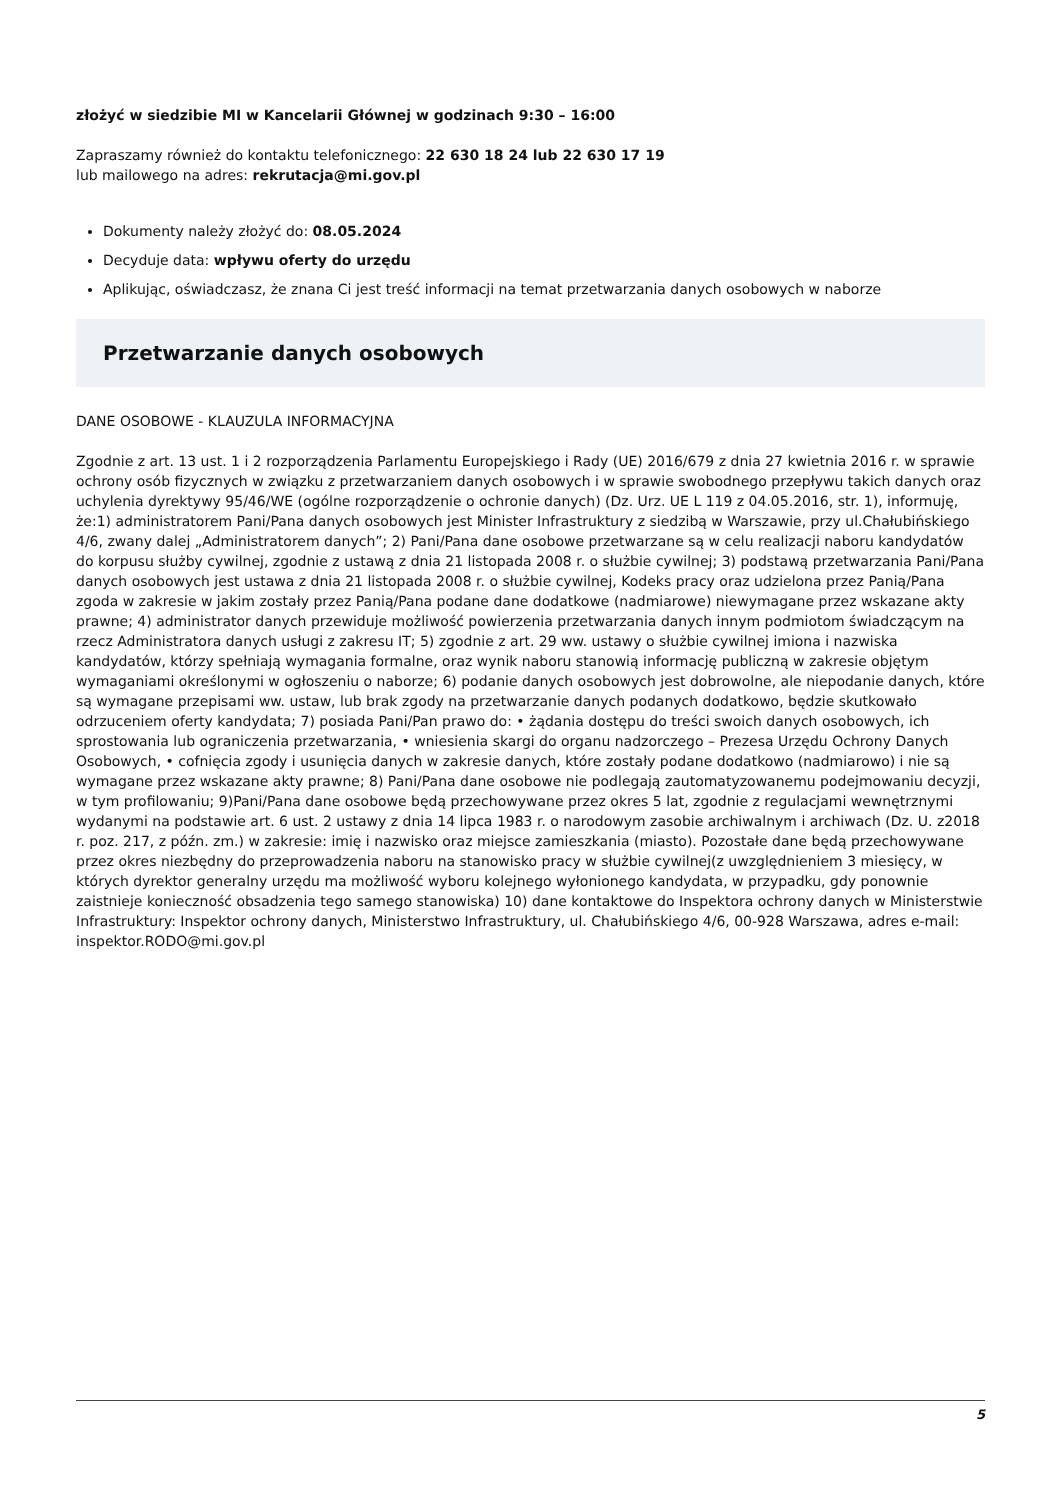złożyć w siedzibie MI w Kancelarii Głównej w godzinach 9:30 – 16:00
Zapraszamy również do kontaktu telefonicznego: 22 630 18 24 lub 22 630 17 19
lub mailowego na adres: rekrutacja@mi.gov.pl
Dokumenty należy złożyć do: 08.05.2024
Decyduje data: wpływu oferty do urzędu
Aplikując, oświadczasz, że znana Ci jest treść informacji na temat przetwarzania danych osobowych w naborze
Przetwarzanie danych osobowych
DANE OSOBOWE - KLAUZULA INFORMACYJNA
Zgodnie z art. 13 ust. 1 i 2 rozporządzenia Parlamentu Europejskiego i Rady (UE) 2016/679 z dnia 27 kwietnia 2016 r. w sprawie ochrony osób fizycznych w związku z przetwarzaniem danych osobowych i w sprawie swobodnego przepływu takich danych oraz uchylenia dyrektywy 95/46/WE (ogólne rozporządzenie o ochronie danych) (Dz. Urz. UE L 119 z 04.05.2016, str. 1), informuję, że:1) administratorem Pani/Pana danych osobowych jest Minister Infrastruktury z siedzibą w Warszawie, przy ul.Chałubińskiego 4/6, zwany dalej „Administratorem danych”; 2) Pani/Pana dane osobowe przetwarzane są w celu realizacji naboru kandydatów do korpusu służby cywilnej, zgodnie z ustawą z dnia 21 listopada 2008 r. o służbie cywilnej; 3) podstawą przetwarzania Pani/Pana danych osobowych jest ustawa z dnia 21 listopada 2008 r. o służbie cywilnej, Kodeks pracy oraz udzielona przez Panią/Pana zgoda w zakresie w jakim zostały przez Panią/Pana podane dane dodatkowe (nadmiarowe) niewymagane przez wskazane akty prawne; 4) administrator danych przewiduje możliwość powierzenia przetwarzania danych innym podmiotom świadczącym na rzecz Administratora danych usługi z zakresu IT; 5) zgodnie z art. 29 ww. ustawy o służbie cywilnej imiona i nazwiska kandydatów, którzy spełniają wymagania formalne, oraz wynik naboru stanowią informację publiczną w zakresie objętym wymaganiami określonymi w ogłoszeniu o naborze; 6) podanie danych osobowych jest dobrowolne, ale niepodanie danych, które są wymagane przepisami ww. ustaw, lub brak zgody na przetwarzanie danych podanych dodatkowo, będzie skutkowało odrzuceniem oferty kandydata; 7) posiada Pani/Pan prawo do: • żądania dostępu do treści swoich danych osobowych, ich sprostowania lub ograniczenia przetwarzania, • wniesienia skargi do organu nadzorczego – Prezesa Urzędu Ochrony Danych Osobowych, • cofnięcia zgody i usunięcia danych w zakresie danych, które zostały podane dodatkowo (nadmiarowo) i nie są wymagane przez wskazane akty prawne; 8) Pani/Pana dane osobowe nie podlegają zautomatyzowanemu podejmowaniu decyzji, w tym profilowaniu; 9)Pani/Pana dane osobowe będą przechowywane przez okres 5 lat, zgodnie z regulacjami wewnętrznymi wydanymi na podstawie art. 6 ust. 2 ustawy z dnia 14 lipca 1983 r. o narodowym zasobie archiwalnym i archiwach (Dz. U. z2018 r. poz. 217, z późn. zm.) w zakresie: imię i nazwisko oraz miejsce zamieszkania (miasto). Pozostałe dane będą przechowywane przez okres niezbędny do przeprowadzenia naboru na stanowisko pracy w służbie cywilnej(z uwzględnieniem 3 miesięcy, w których dyrektor generalny urzędu ma możliwość wyboru kolejnego wyłonionego kandydata, w przypadku, gdy ponownie zaistnieje konieczność obsadzenia tego samego stanowiska) 10) dane kontaktowe do Inspektora ochrony danych w Ministerstwie Infrastruktury: Inspektor ochrony danych, Ministerstwo Infrastruktury, ul. Chałubińskiego 4/6, 00-928 Warszawa, adres e-mail: inspektor.RODO@mi.gov.pl
5